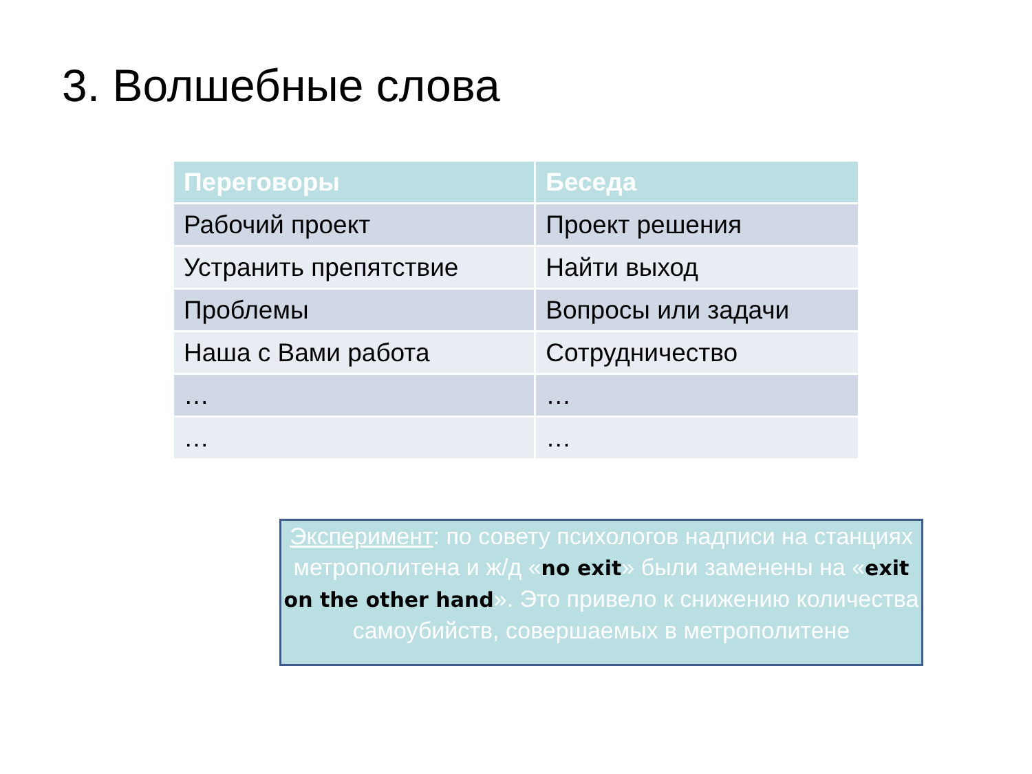3. Волшебные слова
| Переговоры | Беседа |
| --- | --- |
| Рабочий проект | Проект решения |
| Устранить препятствие | Найти выход |
| Проблемы | Вопросы или задачи |
| Наша с Вами работа | Сотрудничество |
| … | … |
| … | … |
Эксперимент: по совету психологов надписи на станциях метрополитена и ж/д «no exit» были заменены на «exit on the other hand». Это привело к снижению количества самоубийств, совершаемых в метрополитене